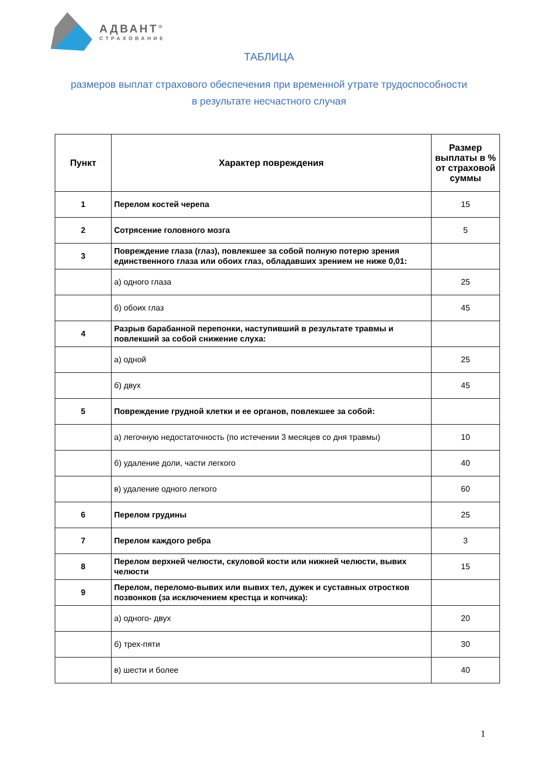АДВАНТ<sup>®</sup>
СТРАХОВАНИЕ
ТАБЛИЦА
размеров выплат страхового обеспечения при временной утрате трудоспособности
в результате несчастного случая
| Пункт | Характер повреждения | Размер выплаты в % от страховой суммы |
| --- | --- | --- |
| 1 | Перелом костей черепа | 15 |
| 2 | Сотрясение головного мозга | 5 |
| 3 | Повреждение глаза (глаз), повлекшее за собой полную потерю зрения единственного глаза или обоих глаз, обладавших зрением не ниже 0,01: | |
| | а) одного глаза | 25 |
| | б) обоих глаз | 45 |
| 4 | Разрыв барабанной перепонки, наступивший в результате травмы и повлекший за собой снижение слуха: | |
| | а) одной | 25 |
| | б) двух | 45 |
| 5 | Повреждение грудной клетки и ее органов, повлекшее за собой: | |
| | а) легочную недостаточность (по истечении 3 месяцев со дня травмы) | 10 |
| | б) удаление доли, части легкого | 40 |
| | в) удаление одного легкого | 60 |
| 6 | Перелом грудины | 25 |
| 7 | Перелом каждого ребра | 3 |
| 8 | Перелом верхней челюсти, скуловой кости или нижней челюсти, вывих челюсти | 15 |
| 9 | Перелом, переломо-вывих или вывих тел, дужек и суставных отростков позвонков (за исключением крестца и копчика): | |
| | а) одного- двух | 20 |
| | б) трех-пяти | 30 |
| | в) шести и более | 40 |
1